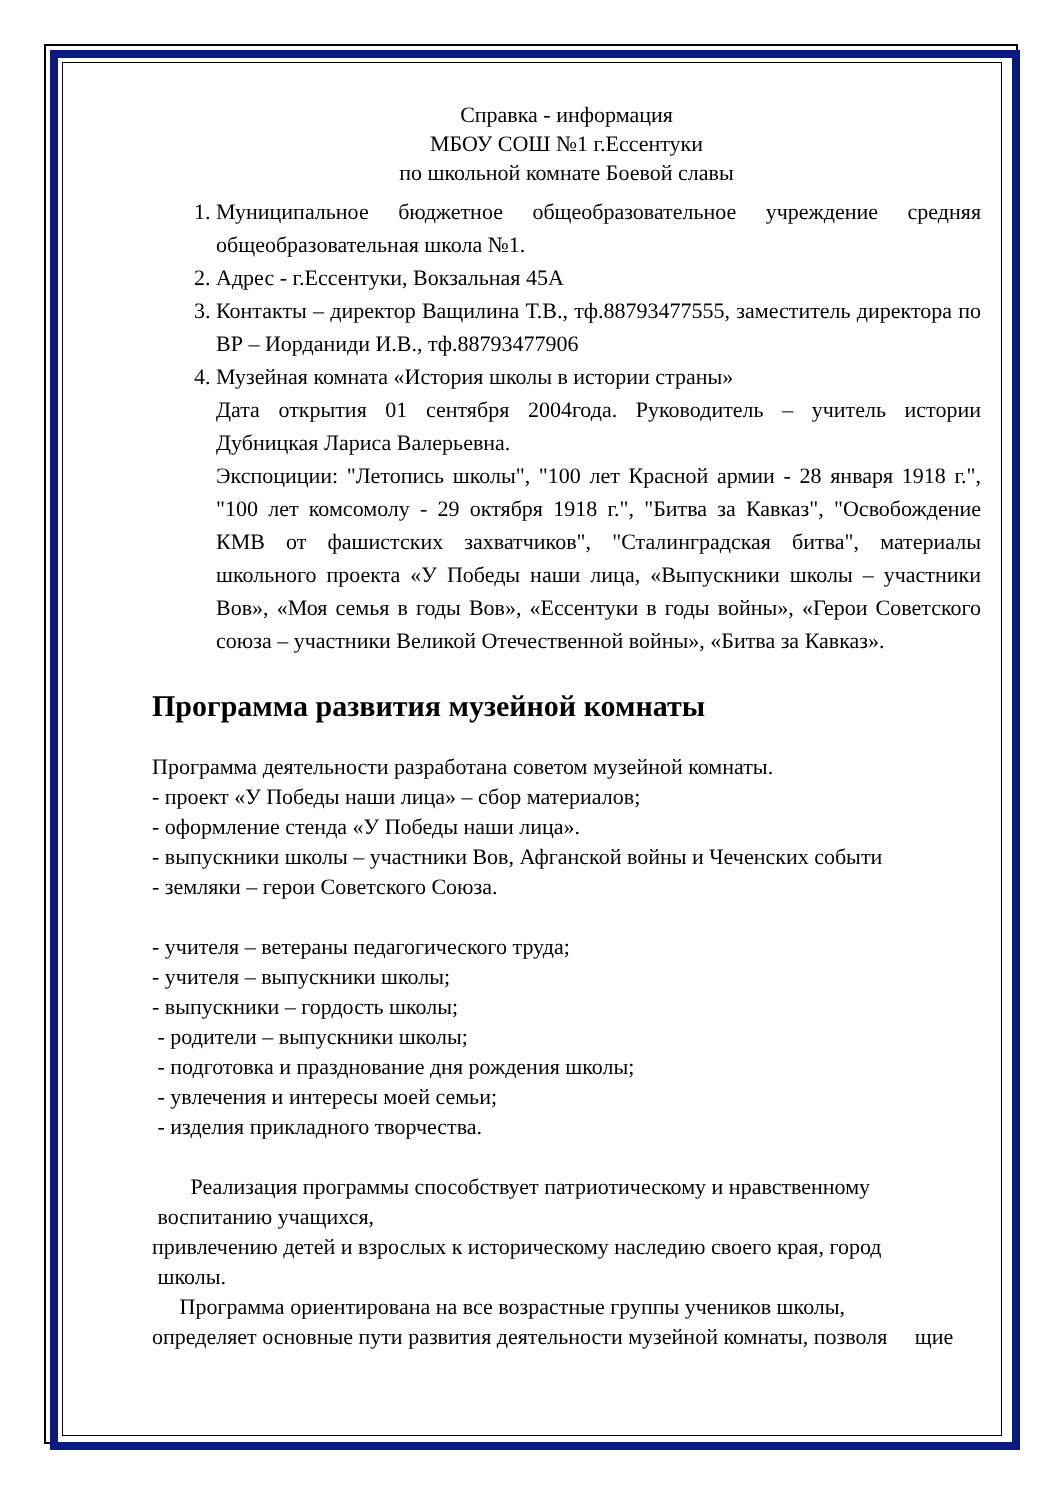Справка - информация
МБОУ СОШ №1 г.Ессентуки
по школьной комнате Боевой славы
1. Муниципальное бюджетное общеобразовательное учреждение средняя общеобразовательная школа №1.
2. Адрес - г.Ессентуки, Вокзальная 45А
3. Контакты – директор Ващилина Т.В., тф.88793477555, заместитель директора по ВР – Иорданиди И.В., тф.88793477906
4. Музейная комната «История школы в истории страны»
Дата открытия 01 сентября 2004года. Руководитель – учитель истории Дубницкая Лариса Валерьевна.
Экспоциции: "Летопись школы", "100 лет Красной армии - 28 января 1918 г.", "100 лет комсомолу - 29 октября 1918 г.", "Битва за Кавказ", "Освобождение КМВ от фашистских захватчиков", "Сталинградская битва", материалы школьного проекта «У Победы наши лица, «Выпускники школы – участники Вов», «Моя семья в годы Вов», «Ессентуки в годы войны», «Герои Советского союза – участники Великой Отечественной войны», «Битва за Кавказ».
Программа развития музейной комнаты
Программа деятельности разработана советом музейной комнаты.
- проект «У Победы наши лица» – сбор материалов;
- оформление стенда «У Победы наши лица».
- выпускники школы – участники Вов, Афганской войны и Чеченских событи
- земляки – герои Советского Союза.
- учителя – ветераны педагогического труда;
- учителя – выпускники школы;
- выпускники – гордость школы;
- родители – выпускники школы;
- подготовка и празднование дня рождения школы;
- увлечения и интересы моей семьи;
- изделия прикладного творчества.
Реализация программы способствует патриотическому и нравственному
воспитанию учащихся,
привлечению детей и взрослых к историческому наследию своего края, город
школы.
Программа ориентирована на все возрастные группы учеников школы,
определяет основные пути развития деятельности музейной комнаты, позволя щие